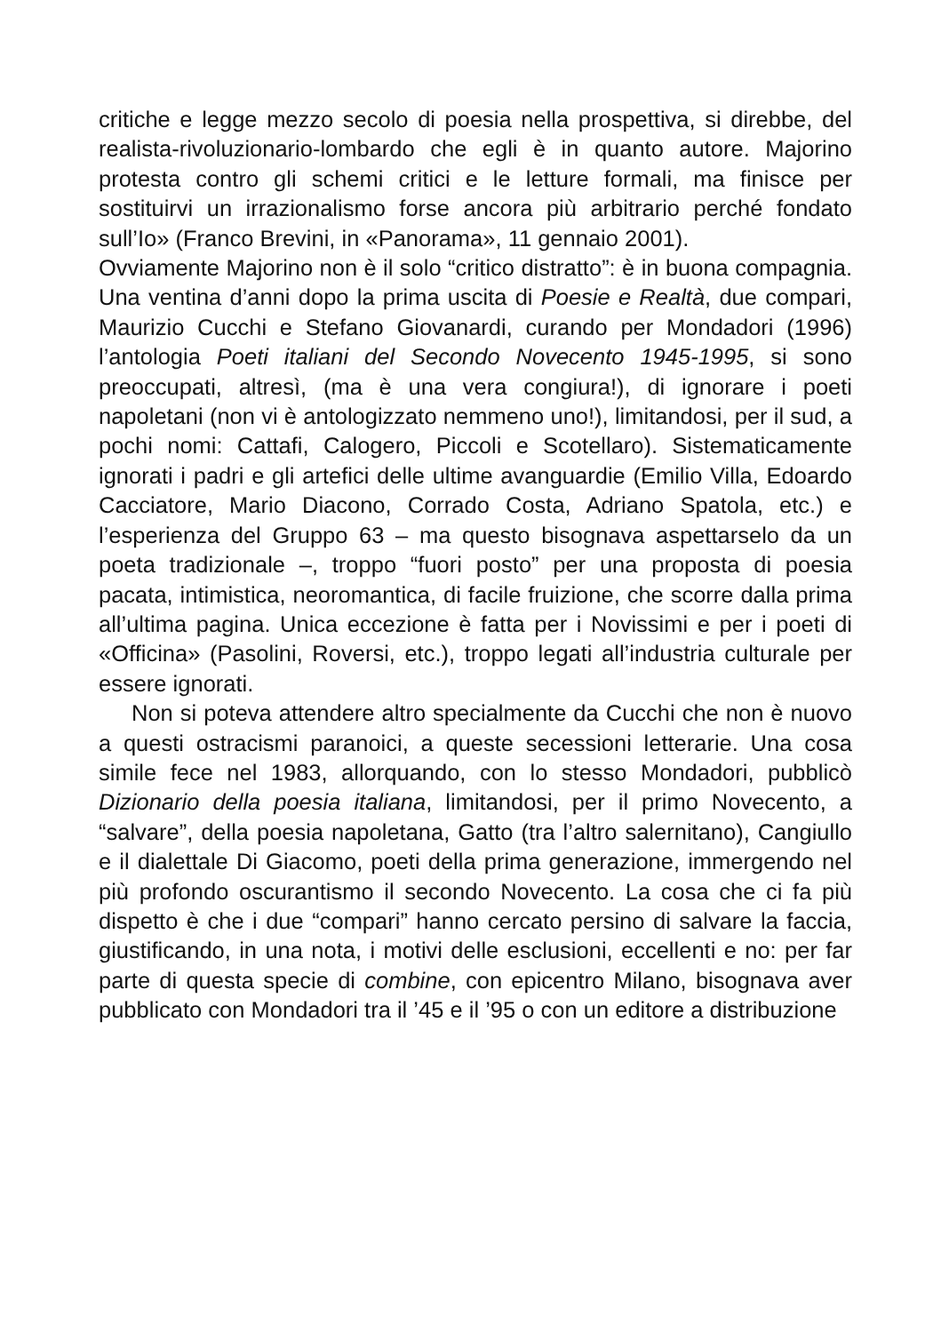critiche e legge mezzo secolo di poesia nella prospettiva, si direbbe, del realista-rivoluzionario-lombardo che egli è in quanto autore. Majorino protesta contro gli schemi critici e le letture formali, ma finisce per sostituirvi un irrazionalismo forse ancora più arbitrario perché fondato sull’Io» (Franco Brevini, in «Panorama», 11 gennaio 2001).
Ovviamente Majorino non è il solo “critico distratto”: è in buona compagnia. Una ventina d’anni dopo la prima uscita di Poesie e Realtà, due compari, Maurizio Cucchi e Stefano Giovanardi, curando per Mondadori (1996) l’antologia Poeti italiani del Secondo Novecento 1945-1995, si sono preoccupati, altresì, (ma è una vera congiura!), di ignorare i poeti napoletani (non vi è antologizzato nemmeno uno!), limitandosi, per il sud, a pochi nomi: Cattafi, Calogero, Piccoli e Scotellaro). Sistematicamente ignorati i padri e gli artefici delle ultime avanguardie (Emilio Villa, Edoardo Cacciatore, Mario Diacono, Corrado Costa, Adriano Spatola, etc.) e l’esperienza del Gruppo 63 – ma questo bisognava aspettarselo da un poeta tradizionale –, troppo “fuori posto” per una proposta di poesia pacata, intimistica, neoromantica, di facile fruizione, che scorre dalla prima all’ultima pagina. Unica eccezione è fatta per i Novissimi e per i poeti di «Officina» (Pasolini, Roversi, etc.), troppo legati all’industria culturale per essere ignorati.
Non si poteva attendere altro specialmente da Cucchi che non è nuovo a questi ostracismi paranoici, a queste secessioni letterarie. Una cosa simile fece nel 1983, allorquando, con lo stesso Mondadori, pubblicò Dizionario della poesia italiana, limitandosi, per il primo Novecento, a “salvare”, della poesia napoletana, Gatto (tra l’altro salernitano), Cangiullo e il dialettale Di Giacomo, poeti della prima generazione, immergendo nel più profondo oscurantismo il secondo Novecento. La cosa che ci fa più dispetto è che i due “compari” hanno cercato persino di salvare la faccia, giustificando, in una nota, i motivi delle esclusioni, eccellenti e no: per far parte di questa specie di combine, con epicentro Milano, bisognava aver pubblicato con Mondadori tra il ’45 e il ’95 o con un editore a distribuzione